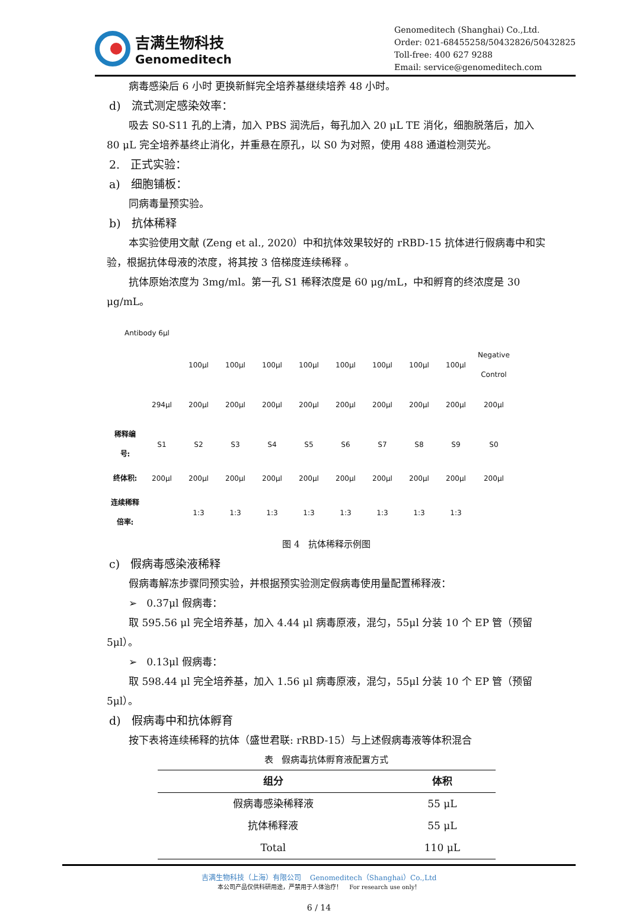吉满生物科技
Genomeditech
Genomeditech (Shanghai) Co.,Ltd.
Order: 021-68455258/50432826/50432825
Toll-free: 400 627 9288
Email: service@genomeditech.com
病毒感染后 6 小时 更换新鲜完全培养基继续培养 48 小时。
d) 流式测定感染效率：
吸去 S0-S11 孔的上清，加入 PBS 润洗后，每孔加入 20 μL TE 消化，细胞脱落后，加入 80 μL 完全培养基终止消化，并重悬在原孔，以 S0 为对照，使用 488 通道检测荧光。
2. 正式实验：
a) 细胞铺板：
同病毒量预实验。
b) 抗体稀释
本实验使用文献 (Zeng et al., 2020）中和抗体效果较好的 rRBD-15 抗体进行假病毒中和实验，根据抗体母液的浓度，将其按 3 倍梯度连续稀释 。
抗体原始浓度为 3mg/ml。第一孔 S1 稀释浓度是 60 μg/mL，中和孵育的终浓度是 30 μg/mL。
Antibody 6μl
| | | 100μl | 100μl | 100μl | 100μl | 100μl | 100μl | 100μl | 100μl | Negative Control |
| | 294μl | 200μl | 200μl | 200μl | 200μl | 200μl | 200μl | 200μl | 200μl | 200μl |
| 稀释编号: | S1 | S2 | S3 | S4 | S5 | S6 | S7 | S8 | S9 | S0 |
| 终体积: | 200μl | 200μl | 200μl | 200μl | 200μl | 200μl | 200μl | 200μl | 200μl | 200μl |
| 连续稀释倍率: | | 1:3 | 1:3 | 1:3 | 1:3 | 1:3 | 1:3 | 1:3 | 1:3 | |
图 4 抗体稀释示例图
c) 假病毒感染液稀释
假病毒解冻步骤同预实验，并根据预实验测定假病毒使用量配置稀释液：
➢ 0.37μl 假病毒：
取 595.56 μl 完全培养基，加入 4.44 μl 病毒原液，混匀，55μl 分装 10 个 EP 管（预留 5μl）。
➢ 0.13μl 假病毒：
取 598.44 μl 完全培养基，加入 1.56 μl 病毒原液，混匀，55μl 分装 10 个 EP 管（预留 5μl）。
d) 假病毒中和抗体孵育
按下表将连续稀释的抗体（盛世君联: rRBD-15）与上述假病毒液等体积混合
表 假病毒抗体孵育液配置方式
| 组分 | 体积 |
| --- | --- |
| 假病毒感染稀释液 | 55 μL |
| 抗体稀释液 | 55 μL |
| Total | 110 μL |
吉满生物科技（上海）有限公司 Genomeditech（Shanghai）Co.,Ltd
本公司产品仅供科研用途，严禁用于人体治疗！ For research use only！
6 / 14